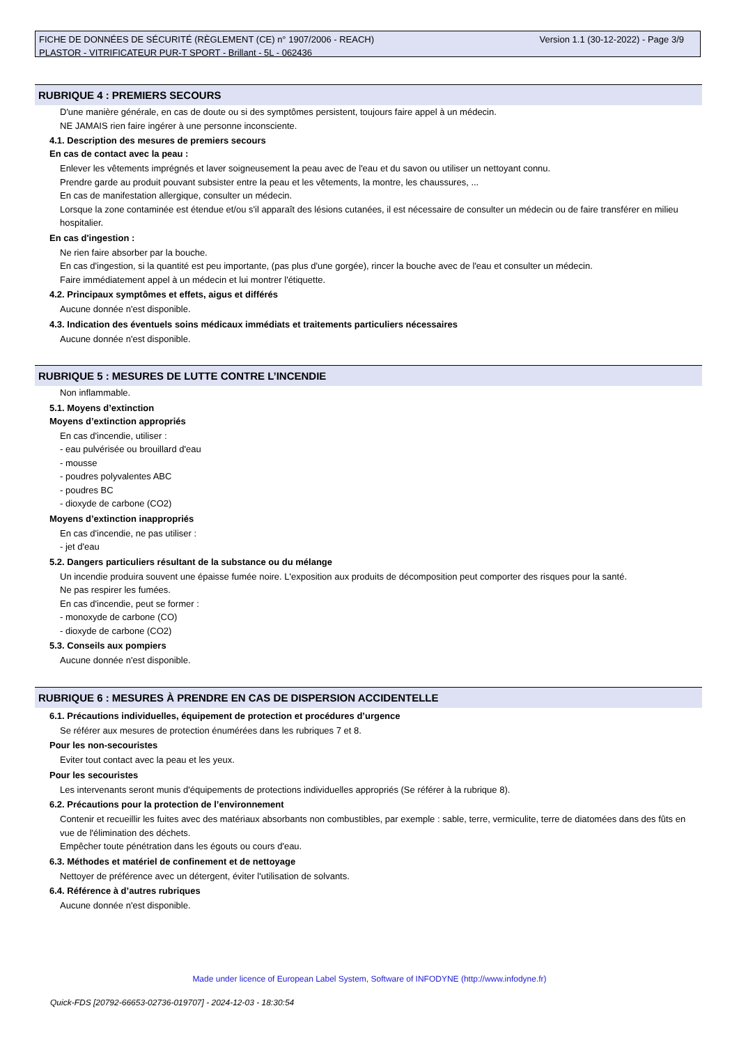Version 1.1 (30-12-2022) - Page 3/9 FICHE DE DONNÉES DE SÉCURITÉ (RÈGLEMENT (CE) n° 1907/2006 - REACH)
PLASTOR - VITRIFICATEUR PUR-T SPORT - Brillant - 5L - 062436
RUBRIQUE 4 : PREMIERS SECOURS
D'une manière générale, en cas de doute ou si des symptômes persistent, toujours faire appel à un médecin.
NE JAMAIS rien faire ingérer à une personne inconsciente.
4.1. Description des mesures de premiers secours
En cas de contact avec la peau :
Enlever les vêtements imprégnés et laver soigneusement la peau avec de l'eau et du savon ou utiliser un nettoyant connu.
Prendre garde au produit pouvant subsister entre la peau et les vêtements, la montre, les chaussures, ...
En cas de manifestation allergique, consulter un médecin.
Lorsque la zone contaminée est étendue et/ou s'il apparaît des lésions cutanées, il est nécessaire de consulter un médecin ou de faire transférer en milieu hospitalier.
En cas d'ingestion :
Ne rien faire absorber par la bouche.
En cas d'ingestion, si la quantité est peu importante, (pas plus d'une gorgée), rincer la bouche avec de l'eau et consulter un médecin.
Faire immédiatement appel à un médecin et lui montrer l'étiquette.
4.2. Principaux symptômes et effets, aigus et différés
Aucune donnée n'est disponible.
4.3. Indication des éventuels soins médicaux immédiats et traitements particuliers nécessaires
Aucune donnée n'est disponible.
RUBRIQUE 5 : MESURES DE LUTTE CONTRE L’INCENDIE
Non inflammable.
5.1. Moyens d’extinction
Moyens d’extinction appropriés
En cas d'incendie, utiliser :
- eau pulvérisée ou brouillard d'eau
- mousse
- poudres polyvalentes ABC
- poudres BC
- dioxyde de carbone (CO2)
Moyens d’extinction inappropriés
En cas d'incendie, ne pas utiliser :
- jet d'eau
5.2. Dangers particuliers résultant de la substance ou du mélange
Un incendie produira souvent une épaisse fumée noire. L'exposition aux produits de décomposition peut comporter des risques pour la santé.
Ne pas respirer les fumées.
En cas d'incendie, peut se former :
- monoxyde de carbone (CO)
- dioxyde de carbone (CO2)
5.3. Conseils aux pompiers
Aucune donnée n'est disponible.
RUBRIQUE 6 : MESURES À PRENDRE EN CAS DE DISPERSION ACCIDENTELLE
6.1. Précautions individuelles, équipement de protection et procédures d’urgence
Se référer aux mesures de protection énumérées dans les rubriques 7 et 8.
Pour les non-secouristes
Eviter tout contact avec la peau et les yeux.
Pour les secouristes
Les intervenants seront munis d'équipements de protections individuelles appropriés (Se référer à la rubrique 8).
6.2. Précautions pour la protection de l’environnement
Contenir et recueillir les fuites avec des matériaux absorbants non combustibles, par exemple : sable, terre, vermiculite, terre de diatomées dans des fûts en vue de l'élimination des déchets.
Empêcher toute pénétration dans les égouts ou cours d'eau.
6.3. Méthodes et matériel de confinement et de nettoyage
Nettoyer de préférence avec un détergent, éviter l'utilisation de solvants.
6.4. Référence à d’autres rubriques
Aucune donnée n'est disponible.
Made under licence of European Label System, Software of INFODYNE (http://www.infodyne.fr)
Quick-FDS [20792-66653-02736-019707] - 2024-12-03 - 18:30:54